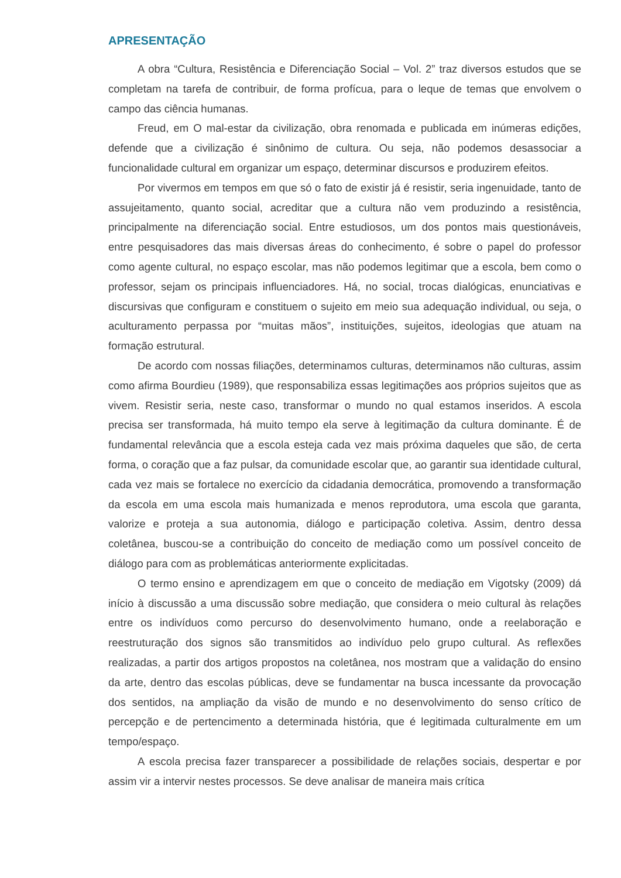APRESENTAÇÃO
A obra “Cultura, Resistência e Diferenciação Social – Vol. 2” traz diversos estudos que se completam na tarefa de contribuir, de forma profícua, para o leque de temas que envolvem o campo das ciência humanas.
Freud, em O mal-estar da civilização, obra renomada e publicada em inúmeras edições, defende que a civilização é sinônimo de cultura. Ou seja, não podemos desassociar a funcionalidade cultural em organizar um espaço, determinar discursos e produzirem efeitos.
Por vivermos em tempos em que só o fato de existir já é resistir, seria ingenuidade, tanto de assujeitamento, quanto social, acreditar que a cultura não vem produzindo a resistência, principalmente na diferenciação social. Entre estudiosos, um dos pontos mais questionáveis, entre pesquisadores das mais diversas áreas do conhecimento, é sobre o papel do professor como agente cultural, no espaço escolar, mas não podemos legitimar que a escola, bem como o professor, sejam os principais influenciadores. Há, no social, trocas dialógicas, enunciativas e discursivas que configuram e constituem o sujeito em meio sua adequação individual, ou seja, o aculturamento perpassa por “muitas mãos”, instituições, sujeitos, ideologias que atuam na formação estrutural.
De acordo com nossas filiações, determinamos culturas, determinamos não culturas, assim como afirma Bourdieu (1989), que responsabiliza essas legitimações aos próprios sujeitos que as vivem. Resistir seria, neste caso, transformar o mundo no qual estamos inseridos. A escola precisa ser transformada, há muito tempo ela serve à legitimação da cultura dominante. É de fundamental relevância que a escola esteja cada vez mais próxima daqueles que são, de certa forma, o coração que a faz pulsar, da comunidade escolar que, ao garantir sua identidade cultural, cada vez mais se fortalece no exercício da cidadania democrática, promovendo a transformação da escola em uma escola mais humanizada e menos reprodutora, uma escola que garanta, valorize e proteja a sua autonomia, diálogo e participação coletiva. Assim, dentro dessa coletânea, buscou-se a contribuição do conceito de mediação como um possível conceito de diálogo para com as problemáticas anteriormente explicitadas.
O termo ensino e aprendizagem em que o conceito de mediação em Vigotsky (2009) dá início à discussão a uma discussão sobre mediação, que considera o meio cultural às relações entre os indivíduos como percurso do desenvolvimento humano, onde a reelaboração e reestruturação dos signos são transmitidos ao indivíduo pelo grupo cultural. As reflexões realizadas, a partir dos artigos propostos na coletânea, nos mostram que a validação do ensino da arte, dentro das escolas públicas, deve se fundamentar na busca incessante da provocação dos sentidos, na ampliação da visão de mundo e no desenvolvimento do senso crítico de percepção e de pertencimento a determinada história, que é legitimada culturalmente em um tempo/espaço.
A escola precisa fazer transparecer a possibilidade de relações sociais, despertar e por assim vir a intervir nestes processos. Se deve analisar de maneira mais crítica